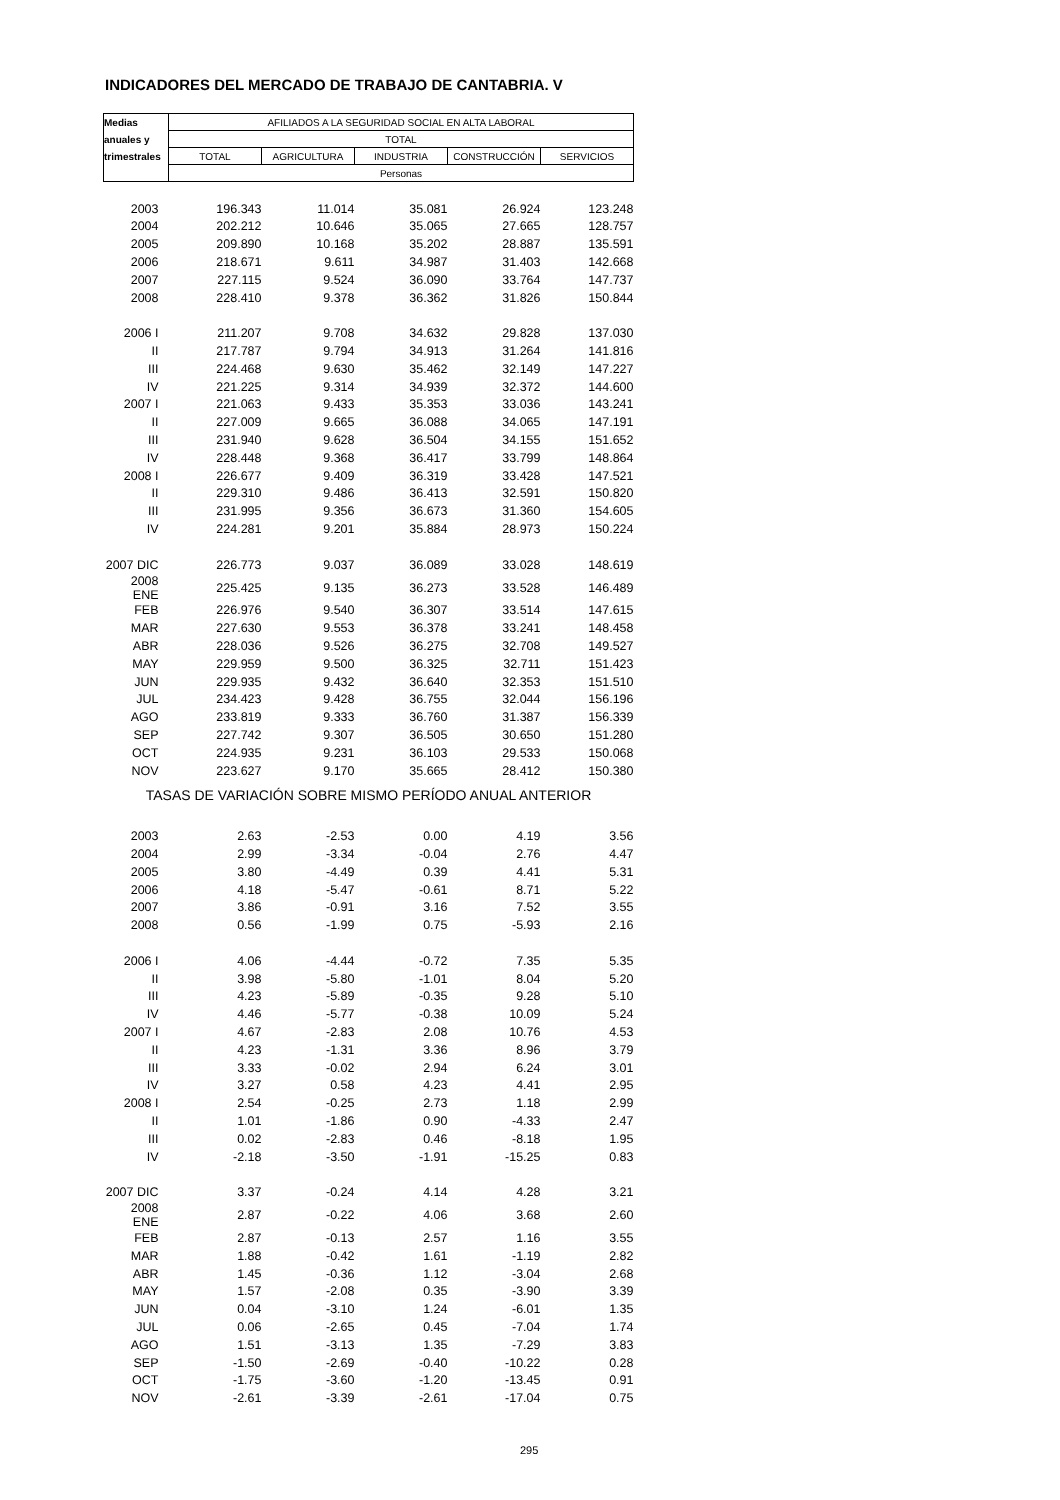INDICADORES DEL MERCADO DE TRABAJO DE CANTABRIA. V
| Medias | AFILIADOS A LA SEGURIDAD SOCIAL EN ALTA LABORAL | | | | |
| anuales y | TOTAL | | | | |
| trimestrales | TOTAL | AGRICULTURA | INDUSTRIA | CONSTRUCCIÓN | SERVICIOS |
| | Personas | | | | |
| 2003 | 196.343 | 11.014 | 35.081 | 26.924 | 123.248 |
| 2004 | 202.212 | 10.646 | 35.065 | 27.665 | 128.757 |
| 2005 | 209.890 | 10.168 | 35.202 | 28.887 | 135.591 |
| 2006 | 218.671 | 9.611 | 34.987 | 31.403 | 142.668 |
| 2007 | 227.115 | 9.524 | 36.090 | 33.764 | 147.737 |
| 2008 | 228.410 | 9.378 | 36.362 | 31.826 | 150.844 |
| 2006 I | 211.207 | 9.708 | 34.632 | 29.828 | 137.030 |
| II | 217.787 | 9.794 | 34.913 | 31.264 | 141.816 |
| III | 224.468 | 9.630 | 35.462 | 32.149 | 147.227 |
| IV | 221.225 | 9.314 | 34.939 | 32.372 | 144.600 |
| 2007 I | 221.063 | 9.433 | 35.353 | 33.036 | 143.241 |
| II | 227.009 | 9.665 | 36.088 | 34.065 | 147.191 |
| III | 231.940 | 9.628 | 36.504 | 34.155 | 151.652 |
| IV | 228.448 | 9.368 | 36.417 | 33.799 | 148.864 |
| 2008 I | 226.677 | 9.409 | 36.319 | 33.428 | 147.521 |
| II | 229.310 | 9.486 | 36.413 | 32.591 | 150.820 |
| III | 231.995 | 9.356 | 36.673 | 31.360 | 154.605 |
| IV | 224.281 | 9.201 | 35.884 | 28.973 | 150.224 |
| 2007 DIC | 226.773 | 9.037 | 36.089 | 33.028 | 148.619 |
| 2008 ENE | 225.425 | 9.135 | 36.273 | 33.528 | 146.489 |
| FEB | 226.976 | 9.540 | 36.307 | 33.514 | 147.615 |
| MAR | 227.630 | 9.553 | 36.378 | 33.241 | 148.458 |
| ABR | 228.036 | 9.526 | 36.275 | 32.708 | 149.527 |
| MAY | 229.959 | 9.500 | 36.325 | 32.711 | 151.423 |
| JUN | 229.935 | 9.432 | 36.640 | 32.353 | 151.510 |
| JUL | 234.423 | 9.428 | 36.755 | 32.044 | 156.196 |
| AGO | 233.819 | 9.333 | 36.760 | 31.387 | 156.339 |
| SEP | 227.742 | 9.307 | 36.505 | 30.650 | 151.280 |
| OCT | 224.935 | 9.231 | 36.103 | 29.533 | 150.068 |
| NOV | 223.627 | 9.170 | 35.665 | 28.412 | 150.380 |
| TASAS DE VARIACIÓN SOBRE MISMO PERÍODO ANUAL ANTERIOR | | | | | |
| 2003 | 2.63 | -2.53 | 0.00 | 4.19 | 3.56 |
| 2004 | 2.99 | -3.34 | -0.04 | 2.76 | 4.47 |
| 2005 | 3.80 | -4.49 | 0.39 | 4.41 | 5.31 |
| 2006 | 4.18 | -5.47 | -0.61 | 8.71 | 5.22 |
| 2007 | 3.86 | -0.91 | 3.16 | 7.52 | 3.55 |
| 2008 | 0.56 | -1.99 | 0.75 | -5.93 | 2.16 |
| 2006 I | 4.06 | -4.44 | -0.72 | 7.35 | 5.35 |
| II | 3.98 | -5.80 | -1.01 | 8.04 | 5.20 |
| III | 4.23 | -5.89 | -0.35 | 9.28 | 5.10 |
| IV | 4.46 | -5.77 | -0.38 | 10.09 | 5.24 |
| 2007 I | 4.67 | -2.83 | 2.08 | 10.76 | 4.53 |
| II | 4.23 | -1.31 | 3.36 | 8.96 | 3.79 |
| III | 3.33 | -0.02 | 2.94 | 6.24 | 3.01 |
| IV | 3.27 | 0.58 | 4.23 | 4.41 | 2.95 |
| 2008 I | 2.54 | -0.25 | 2.73 | 1.18 | 2.99 |
| II | 1.01 | -1.86 | 0.90 | -4.33 | 2.47 |
| III | 0.02 | -2.83 | 0.46 | -8.18 | 1.95 |
| IV | -2.18 | -3.50 | -1.91 | -15.25 | 0.83 |
| 2007 DIC | 3.37 | -0.24 | 4.14 | 4.28 | 3.21 |
| 2008 ENE | 2.87 | -0.22 | 4.06 | 3.68 | 2.60 |
| FEB | 2.87 | -0.13 | 2.57 | 1.16 | 3.55 |
| MAR | 1.88 | -0.42 | 1.61 | -1.19 | 2.82 |
| ABR | 1.45 | -0.36 | 1.12 | -3.04 | 2.68 |
| MAY | 1.57 | -2.08 | 0.35 | -3.90 | 3.39 |
| JUN | 0.04 | -3.10 | 1.24 | -6.01 | 1.35 |
| JUL | 0.06 | -2.65 | 0.45 | -7.04 | 1.74 |
| AGO | 1.51 | -3.13 | 1.35 | -7.29 | 3.83 |
| SEP | -1.50 | -2.69 | -0.40 | -10.22 | 0.28 |
| OCT | -1.75 | -3.60 | -1.20 | -13.45 | 0.91 |
| NOV | -2.61 | -3.39 | -2.61 | -17.04 | 0.75 |
295